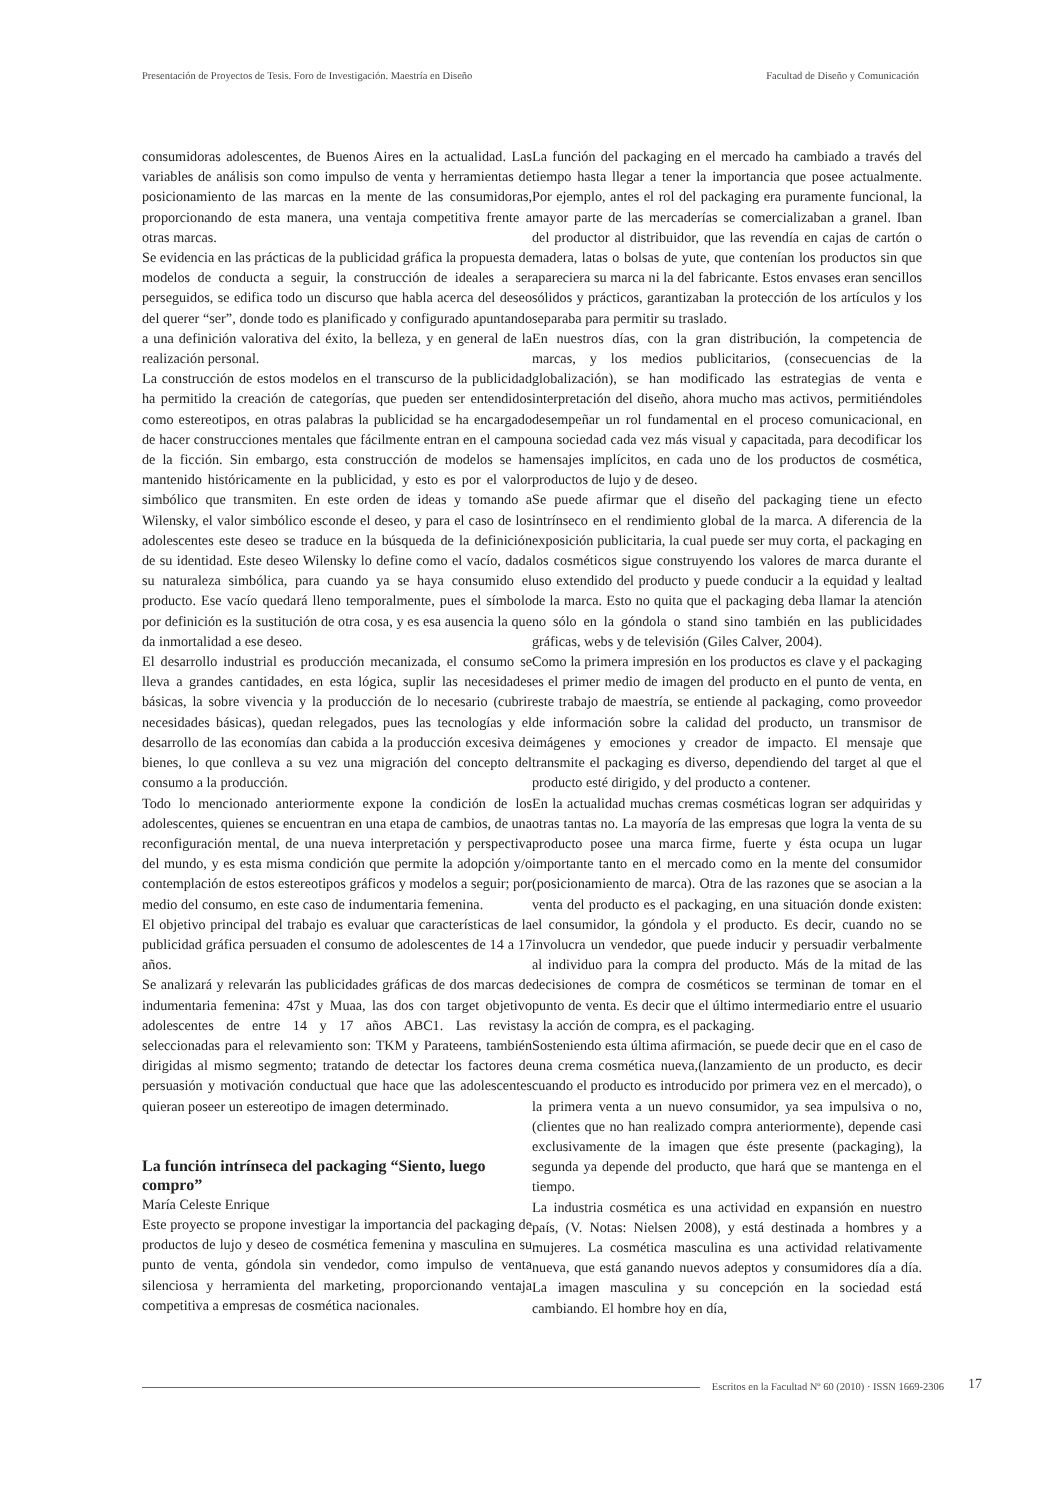Presentación de Proyectos de Tesis. Foro de Investigación. Maestría en Diseño Facultad de Diseño y Comunicación
consumidoras adolescentes, de Buenos Aires en la actualidad. Las variables de análisis son como impulso de venta y herramientas de posicionamiento de las marcas en la mente de las consumidoras, proporcionando de esta manera, una ventaja competitiva frente a otras marcas.
Se evidencia en las prácticas de la publicidad gráfica la propuesta de modelos de conducta a seguir, la construcción de ideales a ser perseguidos, se edifica todo un discurso que habla acerca del deseo del querer “ser”, donde todo es planificado y configurado apuntando a una definición valorativa del éxito, la belleza, y en general de la realización personal.
La construcción de estos modelos en el transcurso de la publicidad ha permitido la creación de categorías, que pueden ser entendidos como estereotipos, en otras palabras la publicidad se ha encargado de hacer construcciones mentales que fácilmente entran en el campo de la ficción. Sin embargo, esta construcción de modelos se ha mantenido históricamente en la publicidad, y esto es por el valor simbólico que transmiten. En este orden de ideas y tomando a Wilensky, el valor simbólico esconde el deseo, y para el caso de los adolescentes este deseo se traduce en la búsqueda de la definición de su identidad. Este deseo Wilensky lo define como el vacío, dada su naturaleza simbólica, para cuando ya se haya consumido el producto. Ese vacío quedará lleno temporalmente, pues el símbolo por definición es la sustitución de otra cosa, y es esa ausencia la que da inmortalidad a ese deseo.
El desarrollo industrial es producción mecanizada, el consumo se lleva a grandes cantidades, en esta lógica, suplir las necesidades básicas, la sobre vivencia y la producción de lo necesario (cubrir necesidades básicas), quedan relegados, pues las tecnologías y el desarrollo de las economías dan cabida a la producción excesiva de bienes, lo que conlleva a su vez una migración del concepto del consumo a la producción.
Todo lo mencionado anteriormente expone la condición de los adolescentes, quienes se encuentran en una etapa de cambios, de una reconfiguración mental, de una nueva interpretación y perspectiva del mundo, y es esta misma condición que permite la adopción y/o contemplación de estos estereotipos gráficos y modelos a seguir; por medio del consumo, en este caso de indumentaria femenina.
El objetivo principal del trabajo es evaluar que características de la publicidad gráfica persuaden el consumo de adolescentes de 14 a 17 años.
Se analizará y relevarán las publicidades gráficas de dos marcas de indumentaria femenina: 47st y Muaa, las dos con target objetivo adolescentes de entre 14 y 17 años ABC1. Las revistas seleccionadas para el relevamiento son: TKM y Parateens, también dirigidas al mismo segmento; tratando de detectar los factores de persuasión y motivación conductual que hace que las adolescentes quieran poseer un estereotipo de imagen determinado.
La función intrínseca del packaging “Siento, luego compro”
María Celeste Enrique
Este proyecto se propone investigar la importancia del packaging de productos de lujo y deseo de cosmética femenina y masculina en su punto de venta, góndola sin vendedor, como impulso de venta silenciosa y herramienta del marketing, proporcionando ventaja competitiva a empresas de cosmética nacionales.
La función del packaging en el mercado ha cambiado a través del tiempo hasta llegar a tener la importancia que posee actualmente. Por ejemplo, antes el rol del packaging era puramente funcional, la mayor parte de las mercaderías se comercializaban a granel. Iban del productor al distribuidor, que las revendía en cajas de cartón o madera, latas o bolsas de yute, que contenían los productos sin que apareciera su marca ni la del fabricante. Estos envases eran sencillos sólidos y prácticos, garantizaban la protección de los artículos y los separaba para permitir su traslado.
En nuestros días, con la gran distribución, la competencia de marcas, y los medios publicitarios, (consecuencias de la globalización), se han modificado las estrategias de venta e interpretación del diseño, ahora mucho mas activos, permitiéndoles desempeñar un rol fundamental en el proceso comunicacional, en una sociedad cada vez más visual y capacitada, para decodificar los mensajes implícitos, en cada uno de los productos de cosmética, productos de lujo y de deseo.
Se puede afirmar que el diseño del packaging tiene un efecto intrínseco en el rendimiento global de la marca. A diferencia de la exposición publicitaria, la cual puede ser muy corta, el packaging en los cosméticos sigue construyendo los valores de marca durante el uso extendido del producto y puede conducir a la equidad y lealtad de la marca. Esto no quita que el packaging deba llamar la atención no sólo en la góndola o stand sino también en las publicidades gráficas, webs y de televisión (Giles Calver, 2004).
Como la primera impresión en los productos es clave y el packaging es el primer medio de imagen del producto en el punto de venta, en este trabajo de maestría, se entiende al packaging, como proveedor de información sobre la calidad del producto, un transmisor de imágenes y emociones y creador de impacto. El mensaje que transmite el packaging es diverso, dependiendo del target al que el producto esté dirigido, y del producto a contener.
En la actualidad muchas cremas cosméticas logran ser adquiridas y otras tantas no. La mayoría de las empresas que logra la venta de su producto posee una marca firme, fuerte y ésta ocupa un lugar importante tanto en el mercado como en la mente del consumidor (posicionamiento de marca). Otra de las razones que se asocian a la venta del producto es el packaging, en una situación donde existen: el consumidor, la góndola y el producto. Es decir, cuando no se involucra un vendedor, que puede inducir y persuadir verbalmente al individuo para la compra del producto. Más de la mitad de las decisiones de compra de cosméticos se terminan de tomar en el punto de venta. Es decir que el último intermediario entre el usuario y la acción de compra, es el packaging.
Sosteniendo esta última afirmación, se puede decir que en el caso de una crema cosmética nueva,(lanzamiento de un producto, es decir cuando el producto es introducido por primera vez en el mercado), o la primera venta a un nuevo consumidor, ya sea impulsiva o no, (clientes que no han realizado compra anteriormente), depende casi exclusivamente de la imagen que éste presente (packaging), la segunda ya depende del producto, que hará que se mantenga en el tiempo.
La industria cosmética es una actividad en expansión en nuestro país, (V. Notas: Nielsen 2008), y está destinada a hombres y a mujeres. La cosmética masculina es una actividad relativamente nueva, que está ganando nuevos adeptos y consumidores día a día. La imagen masculina y su concepción en la sociedad está cambiando. El hombre hoy en día,
Escritos en la Facultad Nº 60 (2010) · ISSN 1669-2306 17